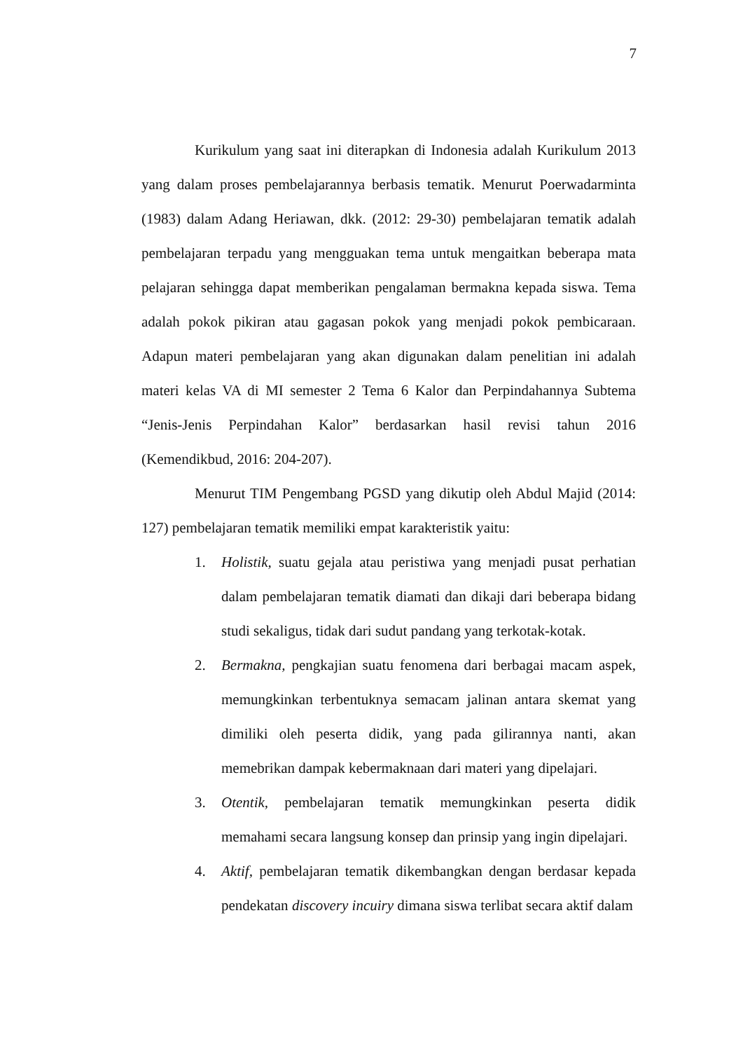7
Kurikulum yang saat ini diterapkan di Indonesia adalah Kurikulum 2013 yang dalam proses pembelajarannya berbasis tematik. Menurut Poerwadarminta (1983) dalam Adang Heriawan, dkk. (2012: 29-30) pembelajaran tematik adalah pembelajaran terpadu yang mengguakan tema untuk mengaitkan beberapa mata pelajaran sehingga dapat memberikan pengalaman bermakna kepada siswa. Tema adalah pokok pikiran atau gagasan pokok yang menjadi pokok pembicaraan. Adapun materi pembelajaran yang akan digunakan dalam penelitian ini adalah materi kelas VA di MI semester 2 Tema 6 Kalor dan Perpindahannya Subtema “Jenis-Jenis Perpindahan Kalor” berdasarkan hasil revisi tahun 2016 (Kemendikbud, 2016: 204-207).
Menurut TIM Pengembang PGSD yang dikutip oleh Abdul Majid (2014: 127) pembelajaran tematik memiliki empat karakteristik yaitu:
1. Holistik, suatu gejala atau peristiwa yang menjadi pusat perhatian dalam pembelajaran tematik diamati dan dikaji dari beberapa bidang studi sekaligus, tidak dari sudut pandang yang terkotak-kotak.
2. Bermakna, pengkajian suatu fenomena dari berbagai macam aspek, memungkinkan terbentuknya semacam jalinan antara skemat yang dimiliki oleh peserta didik, yang pada gilirannya nanti, akan memebrikan dampak kebermaknaan dari materi yang dipelajari.
3. Otentik, pembelajaran tematik memungkinkan peserta didik memahami secara langsung konsep dan prinsip yang ingin dipelajari.
4. Aktif, pembelajaran tematik dikembangkan dengan berdasar kepada pendekatan discovery incuiry dimana siswa terlibat secara aktif dalam